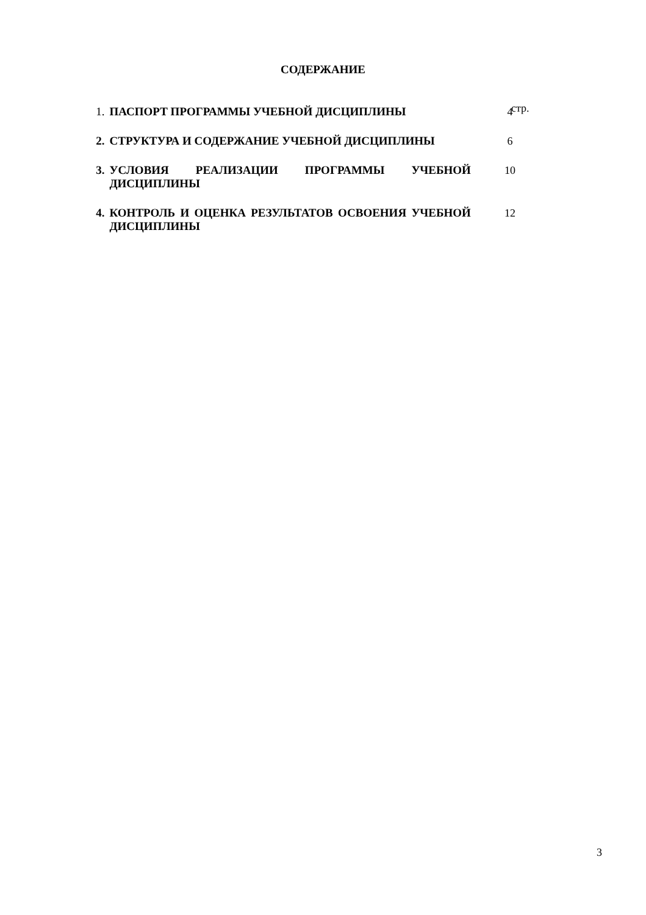СОДЕРЖАНИЕ
стр.
| 1. | ПАСПОРТ ПРОГРАММЫ УЧЕБНОЙ ДИСЦИПЛИНЫ | 4 |
| 2. | СТРУКТУРА И СОДЕРЖАНИЕ УЧЕБНОЙ ДИСЦИПЛИНЫ | 6 |
| 3. | УСЛОВИЯ РЕАЛИЗАЦИИ ПРОГРАММЫ УЧЕБНОЙ ДИСЦИПЛИНЫ | 10 |
| 4. | КОНТРОЛЬ И ОЦЕНКА РЕЗУЛЬТАТОВ ОСВОЕНИЯ УЧЕБНОЙ ДИСЦИПЛИНЫ | 12 |
3